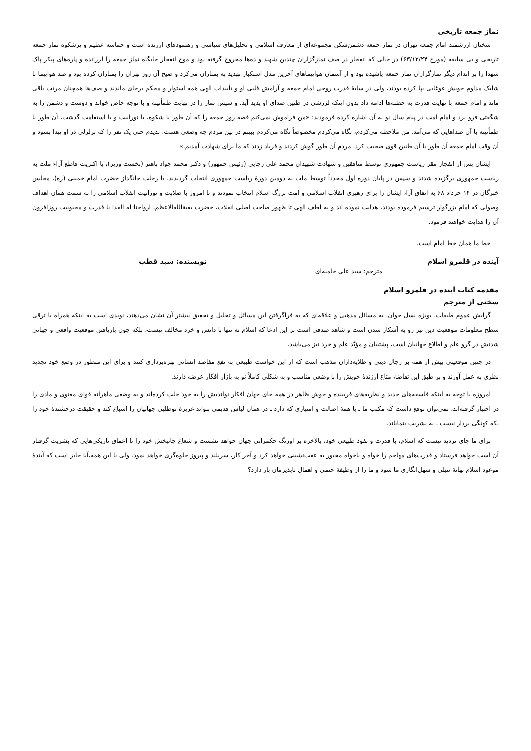نماز جمعه تاریخی
سخنان ارزشمند امام جمعه تهران در نماز جمعه دشمن‌شکن مجموعه‌ای از معارف اسلامی و تحلیل‌های سیاسی و رهنمودهای ارزنده است و حماسه عظیم و پرشکوه نماز جمعه تاریخی و بی سابقه (مورخ ۶۳/۱۲/۲۴) در حالی که انفجار در صف نمازگزاران چندین شهید و ده‌ها مجروح گرفته بود و موج انفجار جایگاه نماز جمعه را لرزانده و پاره‌های پیکر پاک شهدا را بر اندام دیگر نمازگزاران نماز جمعه پاشیده بود و از آسمان هواپیماهای آخرین مدل استکبار تهدید به بمباران می‌کرد و صبح آن روز تهران را بمباران کرده بود و صد هواپیما با شلیک مداوم خویش غوغایی بپا کرده بودند، ولی در سایهٔ قدرت روحی امام جمعه و آرامش قلبی او و تأییدات الهی همه استوار و محکم برجای ماندند و صف‌ها همچنان مرتب باقی ماند و امام جمعه با نهایت قدرت به خطبه‌ها ادامه داد بدون اینکه لرزشی در طنین صدای او پدید آید. و سپس نماز را در نهایت طمأنینه و با توجه خاص خواند و دوست و دشمن را به شگفتی فرو برد و امام امت در پیام سال نو به آن اشاره کرده فرمودند: «من فراموش نمی‌کنم قصه روز جمعه را که آن طور با شکوه، با نورانیت و با استقامت گذشت، آن طور با طمأنینه با آن صداهایی که می‌آمد. من ملاحظه می‌کردم، نگاه می‌کردم مخصوصاً نگاه می‌کردم ببینم در بین مردم چه وضعی هست. ندیدم حتی یک نفر را که تزلزلی در او پیدا بشود و آن وقت امام جمعه آن طور با آن طنین قوی صحبت کرد. مردم آن طور گوش کردند و فریاد زدند که ما برای شهادت آمدیم.»
ایشان پس از انفجار مقر ریاست جمهوری توسط منافقین و شهادت شهیدان محمد علی رجایی (رئیس جمهور) و دکتر محمد جواد باهنر (نخست وزیر)، با اکثریت قاطع آراء ملت به ریاست جمهوری برگزیده شدند و سپس در پایان دوره اول مجدداً توسط ملت به دومین دورهٔ ریاست جمهوری انتخاب گردیدند. با رحلت جانگداز حضرت امام خمینی (ره)، مجلس خبرگان در ۱۴ خرداد ۶۸ به اتفاق آرا، ایشان را برای رهبری انقلاب اسلامی و امت بزرگ اسلام انتخاب نمودند و تا امروز با صلابت و نورانیت انقلاب اسلامی را به سمت همان اهداف وصولی که امام بزرگوار ترسیم فرموده بودند، هدایت نموده اند و به لطف الهی تا ظهور صاحب اصلی انقلاب، حضرت بقیةالله‌الاعظم، ارواحنا له الفدا با قدرت و محبوبیت روزافزون آن را هدایت خواهند فرمود.
خط ما همان خط امام است.
آینده در قلمرو اسلام نویسنده: سید قطب
مترجم: سید علی خامنه‌ای
مقدمه کتاب آینده در قلمرو اسلام
سخنی از مترجم
گرایش عموم طبقات، بویژه نسل جوان، به مسائل مذهبی و علاقه‌ای که به فراگرفتن این مسائل و تحلیل و تحقیق بیشتر آن نشان می‌دهند، نویدی است به اینکه همراه با ترقی سطح معلومات موقعیت دین نیز رو به آشکار شدن است و شاهد صدقی است بر این ادعا که اسلام نه تنها با دانش و خرد مخالف نیست، بلکه چون بازیافتن موقعیت واقعی و جهانی شدنش در گرو علم و اطلاع جهانیان است، پشتیبان و مؤیّد علم و خرد نیز می‌باشد.
در چنین موقعیتی بیش از همه بر رجال دینی و طلایه‌داران مذهب است که از این خواست طبیعی به نفع مقاصد انسانی بهره‌برداری کنند و برای این منظور در وضع خود تجدید نظری به عمل آورند و بر طبق این تقاضا، متاع ارزندهٔ خویش را با وضعی مناسب و به شکلی کاملاً نو به بازار افکار عرضه دارند.
امروزه با توجه به اینکه فلسفه‌های جدید و نظریه‌های فریبنده و خوش ظاهر در همه جای جهان افکار نواندیش را به خود جلب کرده‌اند و به وضعی ماهرانه قوای معنوی و مادی را در اختیار گرفته‌اند، نمی‌توان توقع داشت که مکتب ما ـ با همهٔ اصالت و امتیازی که دارد ـ در همان لباس قدیمی بتواند غریزهٔ نوطلبی جهانیان را اشباع کند و حقیقت درخشندهٔ خود را ـکه کهنگی بردار نیست ـ به بشریت بنمایاند.
برای ما جای تردید نیست که اسلام، با قدرت و نفوذ طبیعی خود، بالاخره بر اورنگ حکمرانی جهان خواهد نشست و شعاع جانبخش خود را تا اعماق تاریکی‌هایی که بشریت گرفتار آن است خواهد فرستاد و قدرت‌های مهاجم را خواه و ناخواه مجبور به عقب‌نشینی خواهد کرد و آخر کار، سربلند و پیروز جلوه‌گری خواهد نمود. ولی با این همه،آیا جایز است که آیندهٔ موعود اسلام بهانهٔ تنبلی و سهل‌انگاری ما شود و ما را از وظیفهٔ حتمی و اهمال ناپذیرمان باز دارد؟